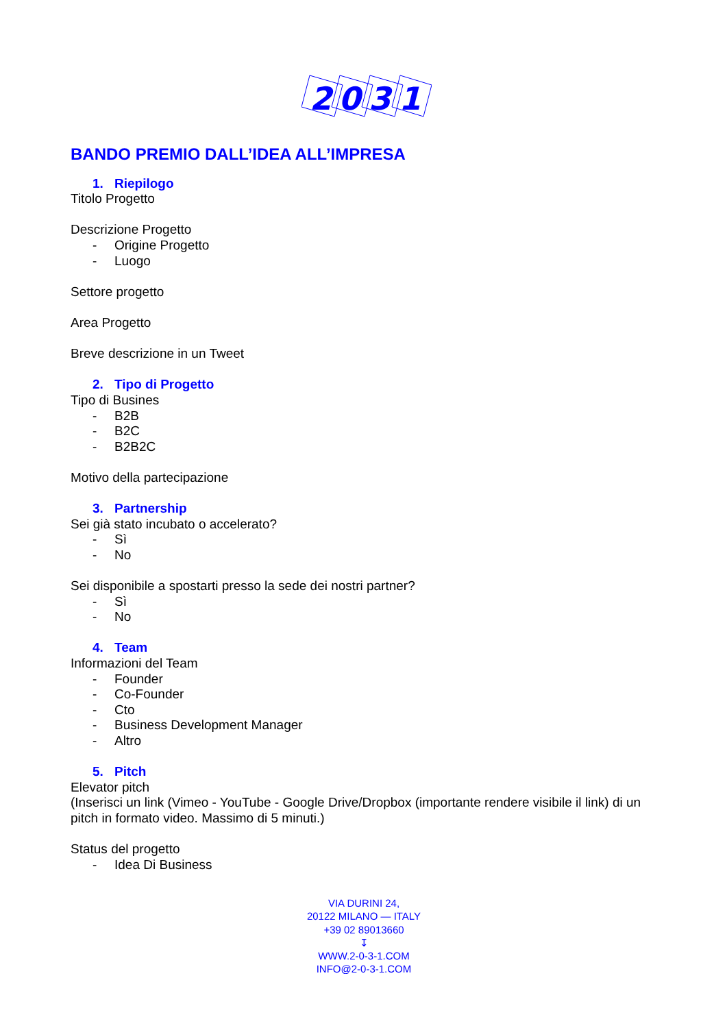2
0
3
1
BANDO PREMIO DALL’IDEA ALL’IMPRESA
1. Riepilogo
Titolo Progetto
Descrizione Progetto
- Origine Progetto
- Luogo
Settore progetto
Area Progetto
Breve descrizione in un Tweet
2. Tipo di Progetto
Tipo di Busines
- B2B
- B2C
- B2B2C
Motivo della partecipazione
3. Partnership
Sei già stato incubato o accelerato?
- Sì
- No
Sei disponibile a spostarti presso la sede dei nostri partner?
- Sì
- No
4. Team
Informazioni del Team
- Founder
- Co-Founder
- Cto
- Business Development Manager
- Altro
5. Pitch
Elevator pitch
(Inserisci un link (Vimeo - YouTube - Google Drive/Dropbox (importante rendere visibile il link) di un pitch in formato video. Massimo di 5 minuti.)
Status del progetto
- Idea Di Business
VIA DURINI 24,
20122 MILANO — ITALY
+39 02 89013660
↧
WWW.2-0-3-1.COM
INFO@2-0-3-1.COM